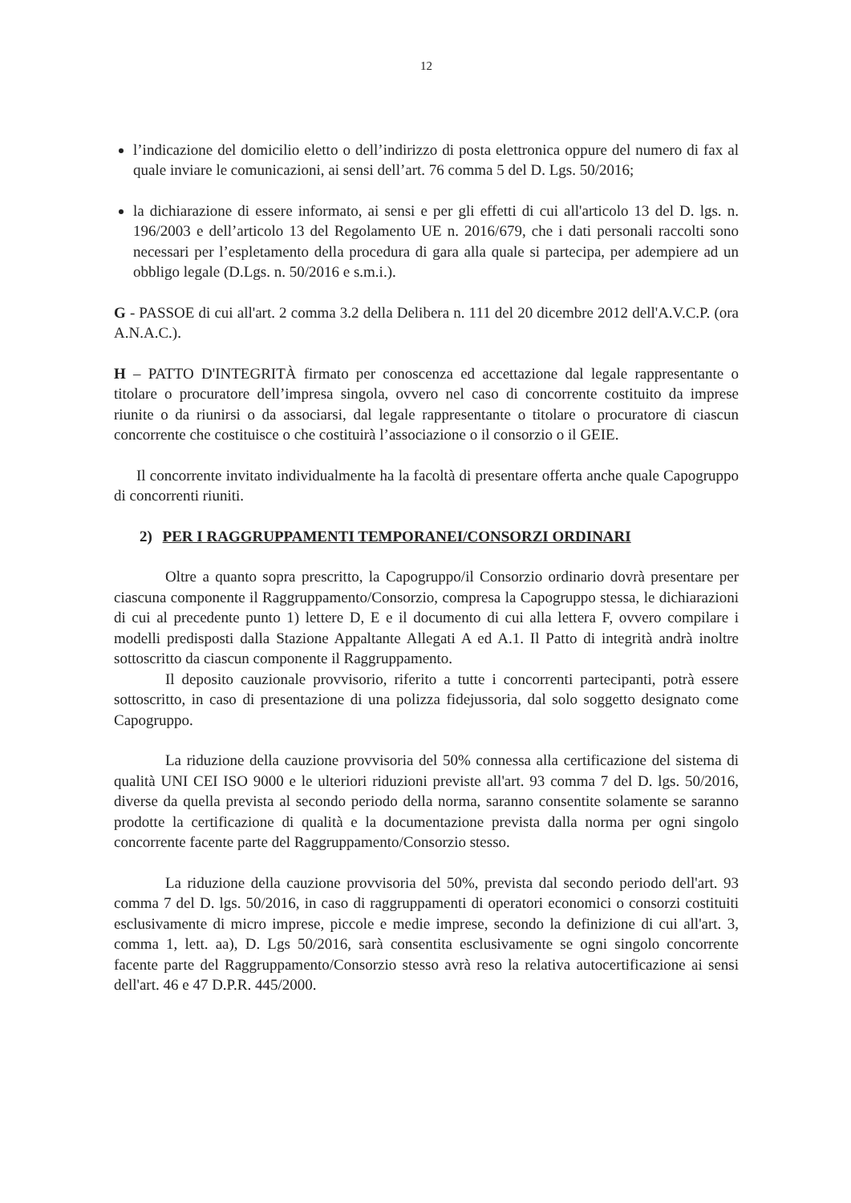12
l’indicazione del domicilio eletto o dell’indirizzo di posta elettronica oppure del numero di fax al quale inviare le comunicazioni, ai sensi dell’art. 76 comma 5 del D. Lgs. 50/2016;
la dichiarazione di essere informato, ai sensi e per gli effetti di cui all'articolo 13 del D. lgs. n. 196/2003 e dell’articolo 13 del Regolamento UE n. 2016/679, che i dati personali raccolti sono necessari per l’espletamento della procedura di gara alla quale si partecipa, per adempiere ad un obbligo legale (D.Lgs. n. 50/2016 e s.m.i.).
G - PASSOE di cui all'art. 2 comma 3.2 della Delibera n. 111 del 20 dicembre 2012 dell'A.V.C.P. (ora A.N.A.C.).
H – PATTO D'INTEGRITÀ firmato per conoscenza ed accettazione dal legale rappresentante o titolare o procuratore dell’impresa singola, ovvero nel caso di concorrente costituito da imprese riunite o da riunirsi o da associarsi, dal legale rappresentante o titolare o procuratore di ciascun concorrente che costituisce o che costituirà l’associazione o il consorzio o il GEIE.
Il concorrente invitato individualmente ha la facoltà di presentare offerta anche quale Capogruppo di concorrenti riuniti.
2) PER I RAGGRUPPAMENTI TEMPORANEI/CONSORZI ORDINARI
Oltre a quanto sopra prescritto, la Capogruppo/il Consorzio ordinario dovrà presentare per ciascuna componente il Raggruppamento/Consorzio, compresa la Capogruppo stessa, le dichiarazioni di cui al precedente punto 1) lettere D, E e il documento di cui alla lettera F, ovvero compilare i modelli predisposti dalla Stazione Appaltante Allegati A ed A.1. Il Patto di integrità andrà inoltre sottoscritto da ciascun componente il Raggruppamento.
Il deposito cauzionale provvisorio, riferito a tutte i concorrenti partecipanti, potrà essere sottoscritto, in caso di presentazione di una polizza fidejussoria, dal solo soggetto designato come Capogruppo.
La riduzione della cauzione provvisoria del 50% connessa alla certificazione del sistema di qualità UNI CEI ISO 9000 e le ulteriori riduzioni previste all'art. 93 comma 7 del D. lgs. 50/2016, diverse da quella prevista al secondo periodo della norma, saranno consentite solamente se saranno prodotte la certificazione di qualità e la documentazione prevista dalla norma per ogni singolo concorrente facente parte del Raggruppamento/Consorzio stesso.
La riduzione della cauzione provvisoria del 50%, prevista dal secondo periodo dell'art. 93 comma 7 del D. lgs. 50/2016, in caso di raggruppamenti di operatori economici o consorzi costituiti esclusivamente di micro imprese, piccole e medie imprese, secondo la definizione di cui all'art. 3, comma 1, lett. aa), D. Lgs 50/2016, sarà consentita esclusivamente se ogni singolo concorrente facente parte del Raggruppamento/Consorzio stesso avrà reso la relativa autocertificazione ai sensi dell'art. 46 e 47 D.P.R. 445/2000.